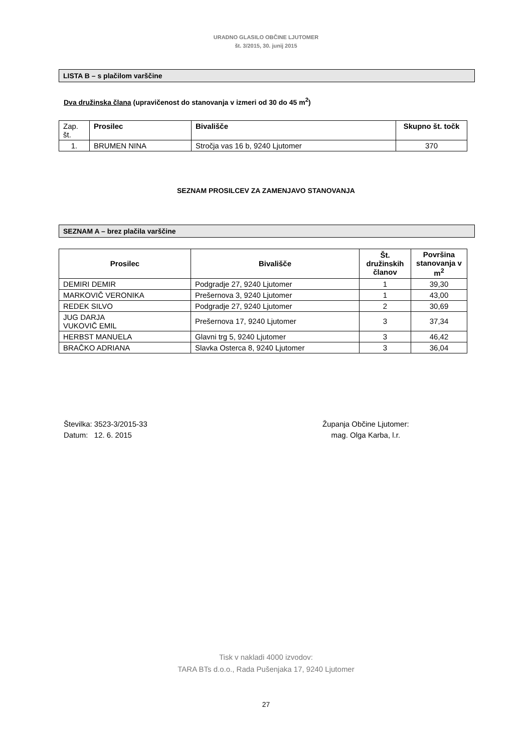URADNO GLASILO OBČINE LJUTOMER
št. 3/2015, 30. junij 2015
LISTA B – s plačilom varščine
Dva družinska člana (upravičenost do stanovanja v izmeri od 30 do 45 m<sup>2</sup>)
| Zap. št. | Prosilec | Bivališče | Skupno št. točk |
| 1. | BRUMEN NINA | Stročja vas 16 b, 9240 Ljutomer | 370 |
SEZNAM PROSILCEV ZA ZAMENJAVO STANOVANJA
SEZNAM A – brez plačila varščine
| Prosilec | Bivališče | Št. družinskih članov | Površina stanovanja v m<sup>2</sup> |
| --- | --- | --- | --- |
| DEMIRI DEMIR | Podgradje 27, 9240 Ljutomer | 1 | 39,30 |
| MARKOVIČ VERONIKA | Prešernova 3, 9240 Ljutomer | 1 | 43,00 |
| REDEK SILVO | Podgradje 27, 9240 Ljutomer | 2 | 30,69 |
| JUG DARJA VUKOVIČ EMIL | Prešernova 17, 9240 Ljutomer | 3 | 37,34 |
| HERBST MANUELA | Glavni trg 5, 9240 Ljutomer | 3 | 46,42 |
| BRAČKO ADRIANA | Slavka Osterca 8, 9240 Ljutomer | 3 | 36,04 |
Številka: 3523-3/2015-33
Datum: 12. 6. 2015
Županja Občine Ljutomer:
mag. Olga Karba, l.r.
Tisk v nakladi 4000 izvodov:
TARA BTs d.o.o., Rada Pušenjaka 17, 9240 Ljutomer
27